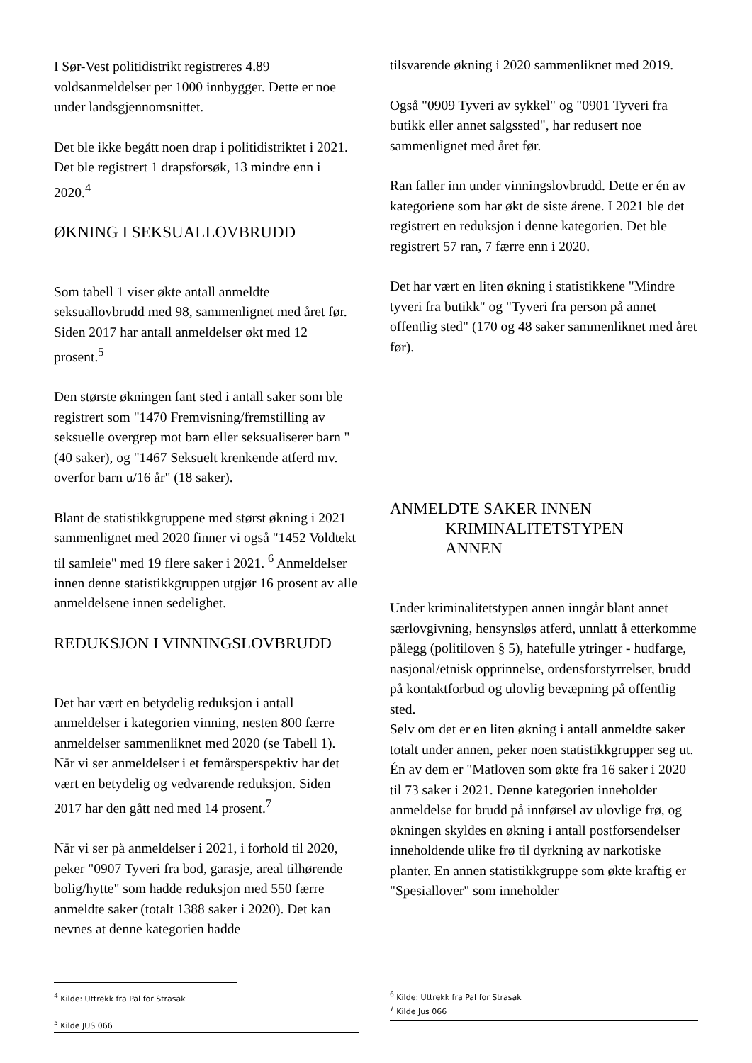I Sør-Vest politidistrikt registreres 4.89 voldsanmeldelser per 1000 innbygger. Dette er noe under landsgjennomsnittet.
Det ble ikke begått noen drap i politidistriktet i 2021. Det ble registrert 1 drapsforsøk, 13 mindre enn i 2020.<sup>4</sup>
ØKNING I SEKSUALLOVBRUDD
Som tabell 1 viser økte antall anmeldte seksuallovbrudd med 98, sammenlignet med året før. Siden 2017 har antall anmeldelser økt med 12 prosent.<sup>5</sup>
Den største økningen fant sted i antall saker som ble registrert som "1470 Fremvisning/fremstilling av seksuelle overgrep mot barn eller seksualiserer barn " (40 saker), og "1467 Seksuelt krenkende atferd mv. overfor barn u/16 år" (18 saker).
Blant de statistikkgruppene med størst økning i 2021 sammenlignet med 2020 finner vi også "1452 Voldtekt til samleie" med 19 flere saker i 2021. <sup>6</sup> Anmeldelser innen denne statistikkgruppen utgjør 16 prosent av alle anmeldelsene innen sedelighet.
REDUKSJON I VINNINGSLOVBRUDD
Det har vært en betydelig reduksjon i antall anmeldelser i kategorien vinning, nesten 800 færre anmeldelser sammenliknet med 2020 (se Tabell 1). Når vi ser anmeldelser i et femårsperspektiv har det vært en betydelig og vedvarende reduksjon. Siden 2017 har den gått ned med 14 prosent.<sup>7</sup>
Når vi ser på anmeldelser i 2021, i forhold til 2020, peker "0907 Tyveri fra bod, garasje, areal tilhørende bolig/hytte" som hadde reduksjon med 550 færre anmeldte saker (totalt 1388 saker i 2020). Det kan nevnes at denne kategorien hadde
<sup>4</sup> Kilde: Uttrekk fra Pal for Strasak
<sup>5</sup> Kilde JUS 066
tilsvarende økning i 2020 sammenliknet med 2019.
Også "0909 Tyveri av sykkel" og "0901 Tyveri fra butikk eller annet salgssted", har redusert noe sammenlignet med året før.
Ran faller inn under vinningslovbrudd. Dette er én av kategoriene som har økt de siste årene. I 2021 ble det registrert en reduksjon i denne kategorien. Det ble registrert 57 ran, 7 færre enn i 2020.
Det har vært en liten økning i statistikkene "Mindre tyveri fra butikk" og "Tyveri fra person på annet offentlig sted" (170 og 48 saker sammenliknet med året før).
ANMELDTE SAKER INNEN
KRIMINALITETSTYPEN
ANNEN
Under kriminalitetstypen annen inngår blant annet særlovgivning, hensynsløs atferd, unnlatt å etterkomme pålegg (politiloven § 5), hatefulle ytringer - hudfarge, nasjonal/etnisk opprinnelse, ordensforstyrrelser, brudd på kontaktforbud og ulovlig bevæpning på offentlig sted.
Selv om det er en liten økning i antall anmeldte saker totalt under annen, peker noen statistikkgrupper seg ut. Én av dem er "Matloven som økte fra 16 saker i 2020 til 73 saker i 2021. Denne kategorien inneholder anmeldelse for brudd på innførsel av ulovlige frø, og økningen skyldes en økning i antall postforsendelser inneholdende ulike frø til dyrkning av narkotiske planter. En annen statistikkgruppe som økte kraftig er "Spesiallover" som inneholder
<sup>6</sup> Kilde: Uttrekk fra Pal for Strasak
<sup>7</sup> Kilde Jus 066